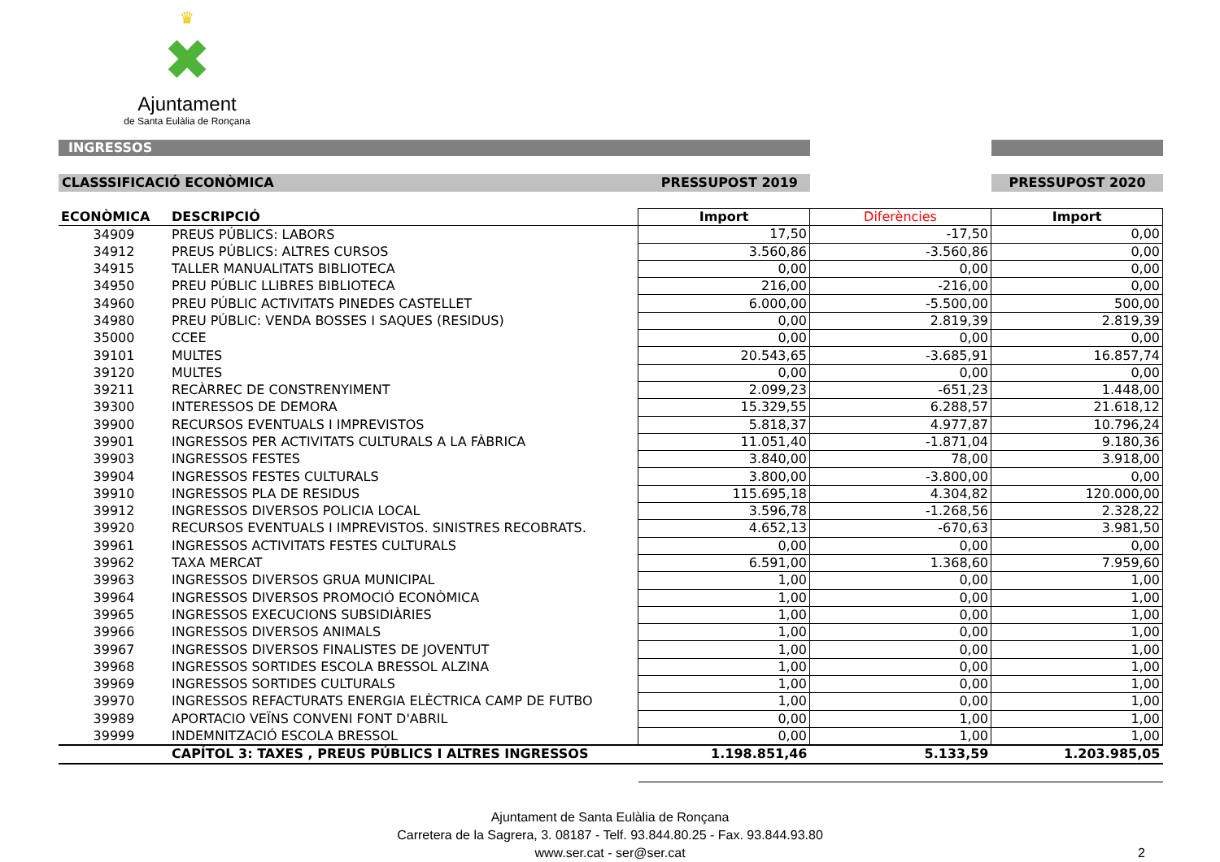♛
✖
Ajuntament
de Santa Eulàlia de Ronçana
INGRESSOS
CLASSSIFICACIÓ ECONÒMICA PRESSUPOST 2019 PRESSUPOST 2020
| ECONÒMICA | DESCRIPCIÓ | Import | Diferències | Import |
| --- | --- | --- | --- | --- |
| 34909 | PREUS PÚBLICS: LABORS | 17,50 | -17,50 | 0,00 |
| 34912 | PREUS PÚBLICS: ALTRES CURSOS | 3.560,86 | -3.560,86 | 0,00 |
| 34915 | TALLER MANUALITATS BIBLIOTECA | 0,00 | 0,00 | 0,00 |
| 34950 | PREU PÚBLIC LLIBRES BIBLIOTECA | 216,00 | -216,00 | 0,00 |
| 34960 | PREU PÚBLIC ACTIVITATS PINEDES CASTELLET | 6.000,00 | -5.500,00 | 500,00 |
| 34980 | PREU PÚBLIC: VENDA BOSSES I SAQUES (RESIDUS) | 0,00 | 2.819,39 | 2.819,39 |
| 35000 | CCEE | 0,00 | 0,00 | 0,00 |
| 39101 | MULTES | 20.543,65 | -3.685,91 | 16.857,74 |
| 39120 | MULTES | 0,00 | 0,00 | 0,00 |
| 39211 | RECÀRREC DE CONSTRENYIMENT | 2.099,23 | -651,23 | 1.448,00 |
| 39300 | INTERESSOS DE DEMORA | 15.329,55 | 6.288,57 | 21.618,12 |
| 39900 | RECURSOS EVENTUALS I IMPREVISTOS | 5.818,37 | 4.977,87 | 10.796,24 |
| 39901 | INGRESSOS PER ACTIVITATS CULTURALS A LA FÀBRICA | 11.051,40 | -1.871,04 | 9.180,36 |
| 39903 | INGRESSOS FESTES | 3.840,00 | 78,00 | 3.918,00 |
| 39904 | INGRESSOS FESTES CULTURALS | 3.800,00 | -3.800,00 | 0,00 |
| 39910 | INGRESSOS PLA DE RESIDUS | 115.695,18 | 4.304,82 | 120.000,00 |
| 39912 | INGRESSOS DIVERSOS POLICIA LOCAL | 3.596,78 | -1.268,56 | 2.328,22 |
| 39920 | RECURSOS EVENTUALS I IMPREVISTOS. SINISTRES RECOBRATS. | 4.652,13 | -670,63 | 3.981,50 |
| 39961 | INGRESSOS ACTIVITATS FESTES CULTURALS | 0,00 | 0,00 | 0,00 |
| 39962 | TAXA MERCAT | 6.591,00 | 1.368,60 | 7.959,60 |
| 39963 | INGRESSOS DIVERSOS GRUA MUNICIPAL | 1,00 | 0,00 | 1,00 |
| 39964 | INGRESSOS DIVERSOS PROMOCIÓ ECONÒMICA | 1,00 | 0,00 | 1,00 |
| 39965 | INGRESSOS EXECUCIONS SUBSIDIÀRIES | 1,00 | 0,00 | 1,00 |
| 39966 | INGRESSOS DIVERSOS ANIMALS | 1,00 | 0,00 | 1,00 |
| 39967 | INGRESSOS DIVERSOS FINALISTES DE JOVENTUT | 1,00 | 0,00 | 1,00 |
| 39968 | INGRESSOS SORTIDES ESCOLA BRESSOL ALZINA | 1,00 | 0,00 | 1,00 |
| 39969 | INGRESSOS SORTIDES CULTURALS | 1,00 | 0,00 | 1,00 |
| 39970 | INGRESSOS REFACTURATS ENERGIA ELÈCTRICA CAMP DE FUTBO | 1,00 | 0,00 | 1,00 |
| 39989 | APORTACIO VEÏNS CONVENI FONT D'ABRIL | 0,00 | 1,00 | 1,00 |
| 39999 | INDEMNITZACIÓ ESCOLA BRESSOL | 0,00 | 1,00 | 1,00 |
| | CAPÍTOL 3: TAXES , PREUS PÚBLICS I ALTRES INGRESSOS | 1.198.851,46 | 5.133,59 | 1.203.985,05 |
Ajuntament de Santa Eulàlia de Ronçana
Carretera de la Sagrera, 3. 08187 - Telf. 93.844.80.25 - Fax. 93.844.93.80
www.ser.cat - ser@ser.cat 2